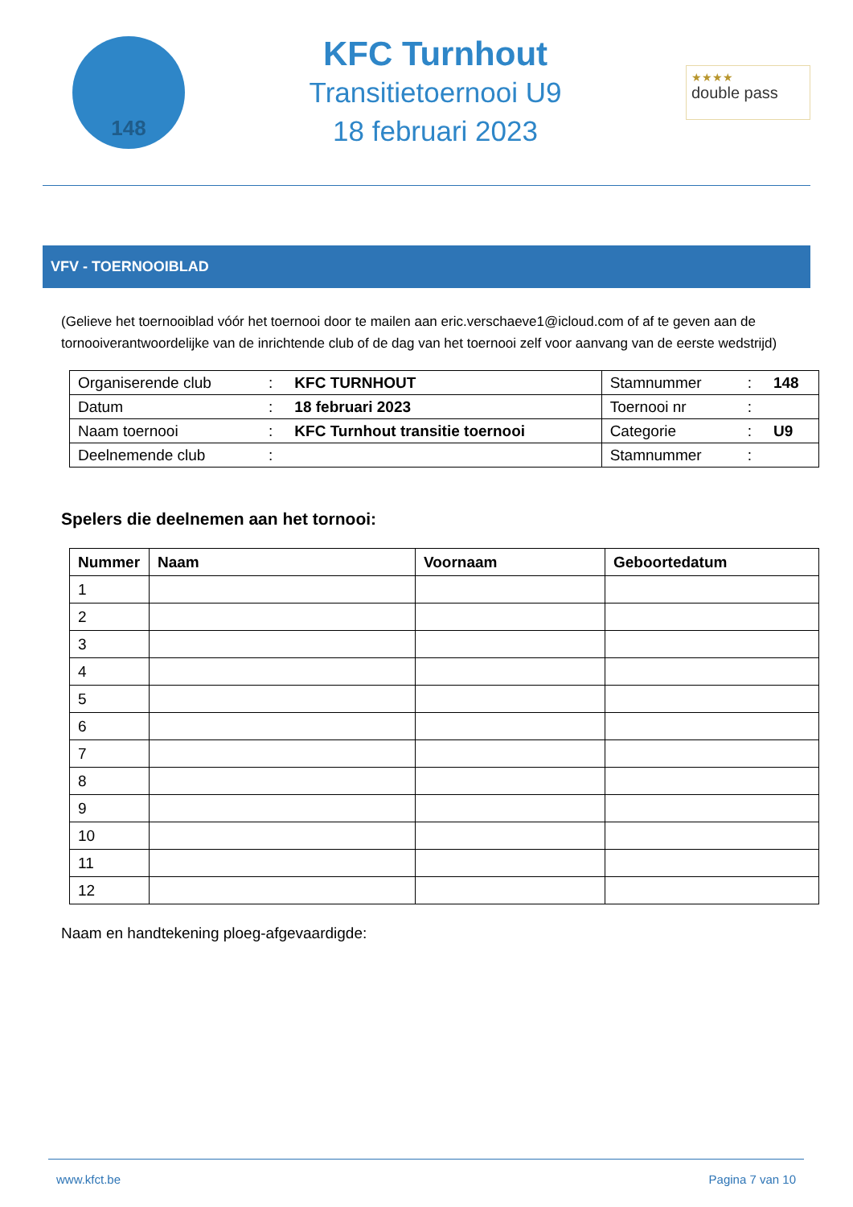148
KFC Turnhout
Transitietoernooi U9
18 februari 2023
★★★★
double pass
VFV - TOERNOOIBLAD
(Gelieve het toernooiblad vóór het toernooi door te mailen aan eric.verschaeve1@icloud.com of af te geven aan de tornooiverantwoordelijke van de inrichtende club of de dag van het toernooi zelf voor aanvang van de eerste wedstrijd)
| Organiserende club | : | KFC TURNHOUT | Stamnummer | : | 148 |
| Datum | : | 18 februari 2023 | Toernooi nr | : | |
| Naam toernooi | : | KFC Turnhout transitie toernooi | Categorie | : | U9 |
| Deelnemende club | : | | Stamnummer | : | |
Spelers die deelnemen aan het tornooi:
| Nummer | Naam | Voornaam | Geboortedatum |
| --- | --- | --- | --- |
| 1 | | | |
| 2 | | | |
| 3 | | | |
| 4 | | | |
| 5 | | | |
| 6 | | | |
| 7 | | | |
| 8 | | | |
| 9 | | | |
| 10 | | | |
| 11 | | | |
| 12 | | | |
Naam en handtekening ploeg-afgevaardigde:
www.kfct.be Pagina 7 van 10